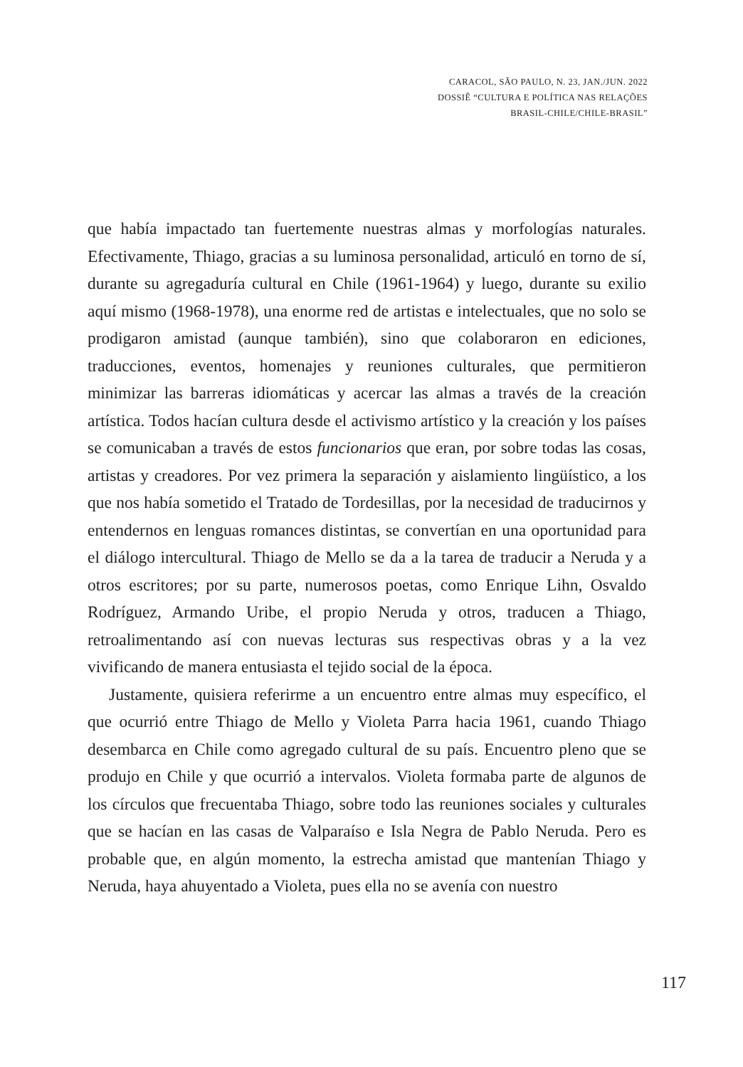CARACOL, SÃO PAULO, N. 23, JAN./JUN. 2022
DOSSIÊ “CULTURA E POLÍTICA NAS RELAÇÕES
BRASIL-CHILE/CHILE-BRASIL”
que había impactado tan fuertemente nuestras almas y morfologías naturales. Efectivamente, Thiago, gracias a su luminosa personalidad, articuló en torno de sí, durante su agregaduría cultural en Chile (1961-1964) y luego, durante su exilio aquí mismo (1968-1978), una enorme red de artistas e intelectuales, que no solo se prodigaron amistad (aunque también), sino que colaboraron en ediciones, traducciones, eventos, homenajes y reuniones culturales, que permitieron minimizar las barreras idiomáticas y acercar las almas a través de la creación artística. Todos hacían cultura desde el activismo artístico y la creación y los países se comunicaban a través de estos funcionarios que eran, por sobre todas las cosas, artistas y creadores. Por vez primera la separación y aislamiento lingüístico, a los que nos había sometido el Tratado de Tordesillas, por la necesidad de traducirnos y entendernos en lenguas romances distintas, se convertían en una oportunidad para el diálogo intercultural. Thiago de Mello se da a la tarea de traducir a Neruda y a otros escritores; por su parte, numerosos poetas, como Enrique Lihn, Osvaldo Rodríguez, Armando Uribe, el propio Neruda y otros, traducen a Thiago, retroalimentando así con nuevas lecturas sus respectivas obras y a la vez vivificando de manera entusiasta el tejido social de la época.
Justamente, quisiera referirme a un encuentro entre almas muy específico, el que ocurrió entre Thiago de Mello y Violeta Parra hacia 1961, cuando Thiago desembarca en Chile como agregado cultural de su país. Encuentro pleno que se produjo en Chile y que ocurrió a intervalos. Violeta formaba parte de algunos de los círculos que frecuentaba Thiago, sobre todo las reuniones sociales y culturales que se hacían en las casas de Valparaíso e Isla Negra de Pablo Neruda. Pero es probable que, en algún momento, la estrecha amistad que mantenían Thiago y Neruda, haya ahuyentado a Violeta, pues ella no se avenía con nuestro
117